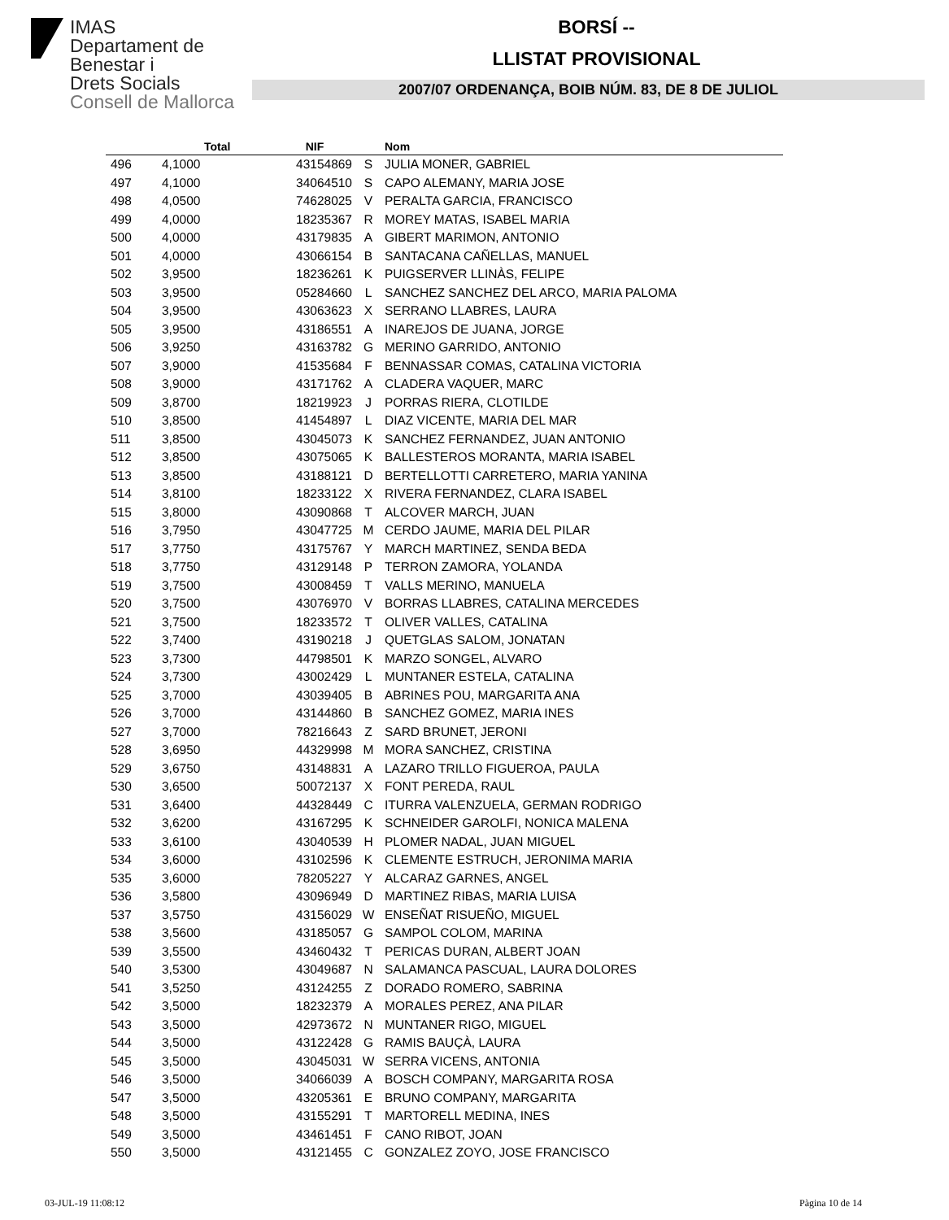IMAS
Departament de
Benestar i
Drets Socials
Consell de Mallorca
BORSÍ --
LLISTAT PROVISIONAL
2007/07 ORDENANÇA, BOIB NÚM. 83, DE 8 DE JULIOL
| | Total | NIF | | Nom |
| --- | --- | --- | --- | --- |
| 496 | 4,1000 | 43154869 | S | JULIA MONER, GABRIEL |
| 497 | 4,1000 | 34064510 | S | CAPO ALEMANY, MARIA JOSE |
| 498 | 4,0500 | 74628025 | V | PERALTA GARCIA, FRANCISCO |
| 499 | 4,0000 | 18235367 | R | MOREY MATAS, ISABEL MARIA |
| 500 | 4,0000 | 43179835 | A | GIBERT MARIMON, ANTONIO |
| 501 | 4,0000 | 43066154 | B | SANTACANA CAÑELLAS, MANUEL |
| 502 | 3,9500 | 18236261 | K | PUIGSERVER LLINÀS, FELIPE |
| 503 | 3,9500 | 05284660 | L | SANCHEZ SANCHEZ DEL ARCO, MARIA PALOMA |
| 504 | 3,9500 | 43063623 | X | SERRANO LLABRES, LAURA |
| 505 | 3,9500 | 43186551 | A | INAREJOS DE JUANA, JORGE |
| 506 | 3,9250 | 43163782 | G | MERINO GARRIDO, ANTONIO |
| 507 | 3,9000 | 41535684 | F | BENNASSAR COMAS, CATALINA VICTORIA |
| 508 | 3,9000 | 43171762 | A | CLADERA VAQUER, MARC |
| 509 | 3,8700 | 18219923 | J | PORRAS RIERA, CLOTILDE |
| 510 | 3,8500 | 41454897 | L | DIAZ VICENTE, MARIA DEL MAR |
| 511 | 3,8500 | 43045073 | K | SANCHEZ FERNANDEZ, JUAN ANTONIO |
| 512 | 3,8500 | 43075065 | K | BALLESTEROS MORANTA, MARIA ISABEL |
| 513 | 3,8500 | 43188121 | D | BERTELLOTTI CARRETERO, MARIA YANINA |
| 514 | 3,8100 | 18233122 | X | RIVERA FERNANDEZ, CLARA ISABEL |
| 515 | 3,8000 | 43090868 | T | ALCOVER MARCH, JUAN |
| 516 | 3,7950 | 43047725 | M | CERDO JAUME, MARIA DEL PILAR |
| 517 | 3,7750 | 43175767 | Y | MARCH MARTINEZ, SENDA BEDA |
| 518 | 3,7750 | 43129148 | P | TERRON ZAMORA, YOLANDA |
| 519 | 3,7500 | 43008459 | T | VALLS MERINO, MANUELA |
| 520 | 3,7500 | 43076970 | V | BORRAS LLABRES, CATALINA MERCEDES |
| 521 | 3,7500 | 18233572 | T | OLIVER VALLES, CATALINA |
| 522 | 3,7400 | 43190218 | J | QUETGLAS SALOM, JONATAN |
| 523 | 3,7300 | 44798501 | K | MARZO SONGEL, ALVARO |
| 524 | 3,7300 | 43002429 | L | MUNTANER ESTELA, CATALINA |
| 525 | 3,7000 | 43039405 | B | ABRINES POU, MARGARITA ANA |
| 526 | 3,7000 | 43144860 | B | SANCHEZ GOMEZ, MARIA INES |
| 527 | 3,7000 | 78216643 | Z | SARD BRUNET, JERONI |
| 528 | 3,6950 | 44329998 | M | MORA SANCHEZ, CRISTINA |
| 529 | 3,6750 | 43148831 | A | LAZARO TRILLO FIGUEROA, PAULA |
| 530 | 3,6500 | 50072137 | X | FONT PEREDA, RAUL |
| 531 | 3,6400 | 44328449 | C | ITURRA VALENZUELA, GERMAN RODRIGO |
| 532 | 3,6200 | 43167295 | K | SCHNEIDER GAROLFI, NONICA MALENA |
| 533 | 3,6100 | 43040539 | H | PLOMER NADAL, JUAN MIGUEL |
| 534 | 3,6000 | 43102596 | K | CLEMENTE ESTRUCH, JERONIMA MARIA |
| 535 | 3,6000 | 78205227 | Y | ALCARAZ GARNES, ANGEL |
| 536 | 3,5800 | 43096949 | D | MARTINEZ RIBAS, MARIA LUISA |
| 537 | 3,5750 | 43156029 | W | ENSEÑAT RISUEÑO, MIGUEL |
| 538 | 3,5600 | 43185057 | G | SAMPOL COLOM, MARINA |
| 539 | 3,5500 | 43460432 | T | PERICAS DURAN, ALBERT JOAN |
| 540 | 3,5300 | 43049687 | N | SALAMANCA PASCUAL, LAURA DOLORES |
| 541 | 3,5250 | 43124255 | Z | DORADO ROMERO, SABRINA |
| 542 | 3,5000 | 18232379 | A | MORALES PEREZ, ANA PILAR |
| 543 | 3,5000 | 42973672 | N | MUNTANER RIGO, MIGUEL |
| 544 | 3,5000 | 43122428 | G | RAMIS BAUÇÀ, LAURA |
| 545 | 3,5000 | 43045031 | W | SERRA VICENS, ANTONIA |
| 546 | 3,5000 | 34066039 | A | BOSCH COMPANY, MARGARITA ROSA |
| 547 | 3,5000 | 43205361 | E | BRUNO COMPANY, MARGARITA |
| 548 | 3,5000 | 43155291 | T | MARTORELL MEDINA, INES |
| 549 | 3,5000 | 43461451 | F | CANO RIBOT, JOAN |
| 550 | 3,5000 | 43121455 | C | GONZALEZ ZOYO, JOSE FRANCISCO |
03-JUL-19 11:08:12 Pàgina 10 de 14